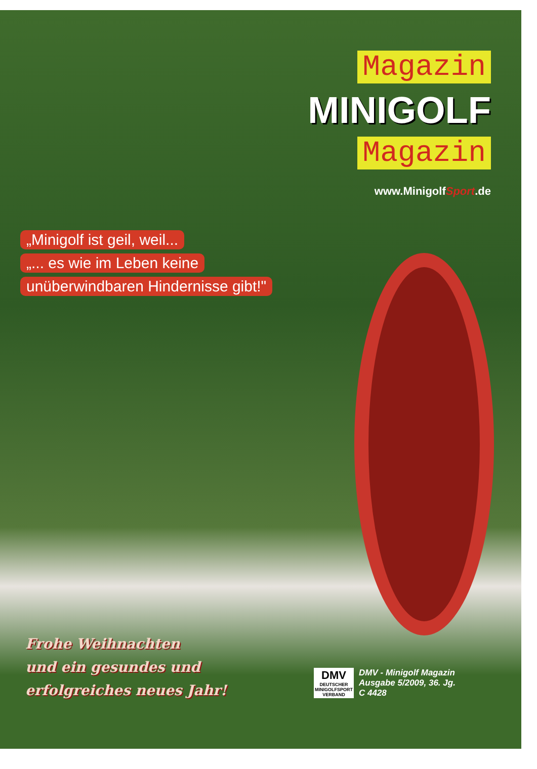Magazin
MINIGOLF
Magazin
www.MinigolfSport.de
„Minigolf ist geil, weil... „... es wie im Leben keine
unüberwindbaren Hindernisse gibt!"
Frohe Weihnachten
und ein gesundes und
erfolgreiches neues Jahr!
DMV
DEUTSCHER
MINIGOLFSPORT
VERBAND
DMV - Minigolf Magazin
Ausgabe 5/2009, 36. Jg.
C 4428